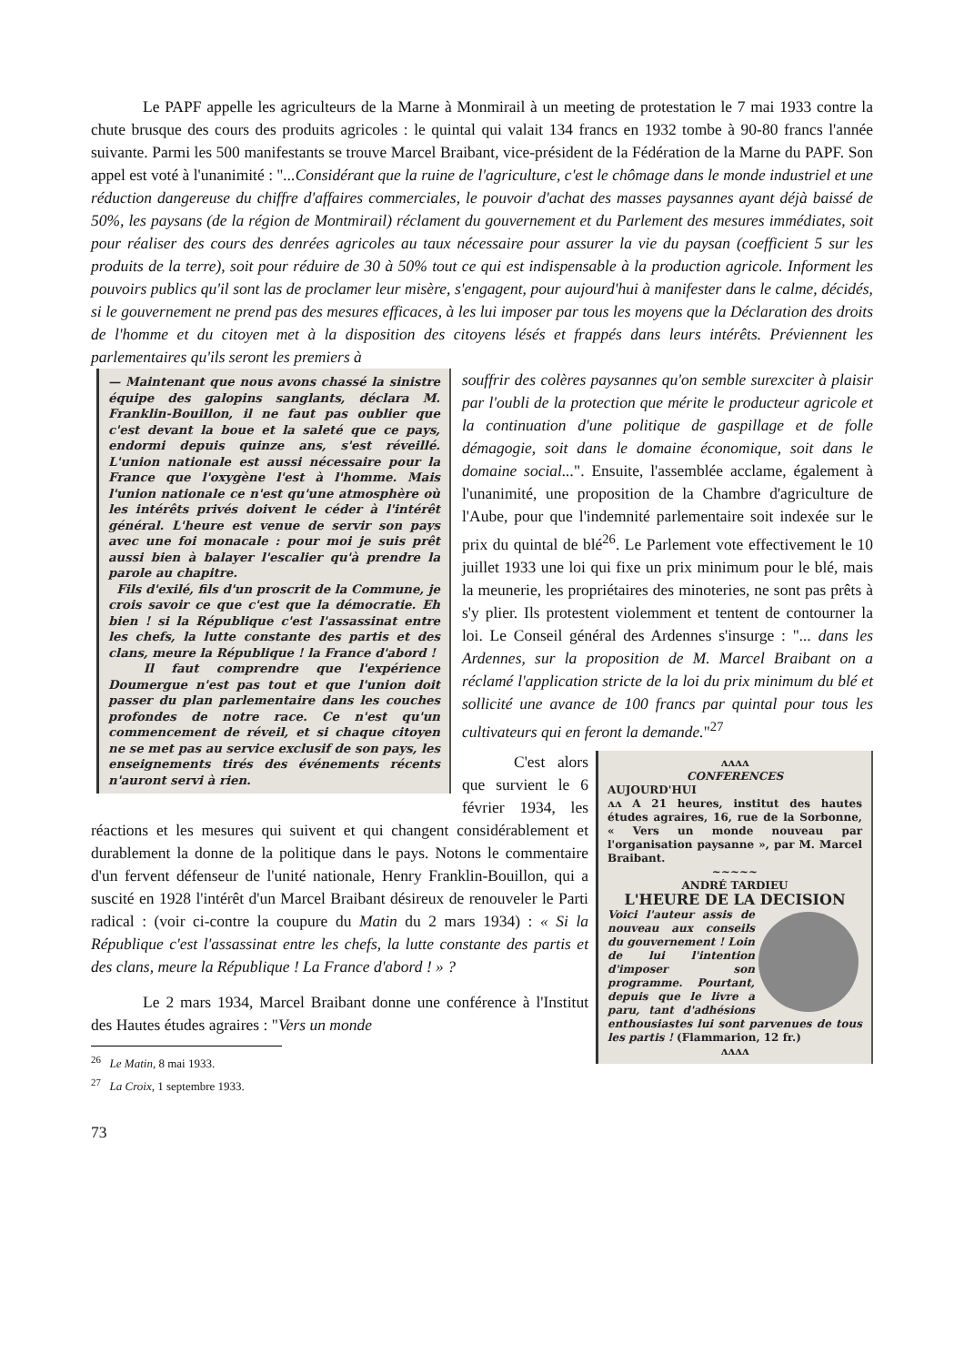Le PAPF appelle les agriculteurs de la Marne à Monmirail à un meeting de protestation le 7 mai 1933 contre la chute brusque des cours des produits agricoles : le quintal qui valait 134 francs en 1932 tombe à 90-80 francs l'année suivante. Parmi les 500 manifestants se trouve Marcel Braibant, vice-président de la Fédération de la Marne du PAPF. Son appel est voté à l'unanimité : "...Considérant que la ruine de l'agriculture, c'est le chômage dans le monde industriel et une réduction dangereuse du chiffre d'affaires commerciales, le pouvoir d'achat des masses paysannes ayant déjà baissé de 50%, les paysans (de la région de Montmirail) réclament du gouvernement et du Parlement des mesures immédiates, soit pour réaliser des cours des denrées agricoles au taux nécessaire pour assurer la vie du paysan (coefficient 5 sur les produits de la terre), soit pour réduire de 30 à 50% tout ce qui est indispensable à la production agricole. Informent les pouvoirs publics qu'il sont las de proclamer leur misère, s'engagent, pour aujourd'hui à manifester dans le calme, décidés, si le gouvernement ne prend pas des mesures efficaces, à les lui imposer par tous les moyens que la Déclaration des droits de l'homme et du citoyen met à la disposition des citoyens lésés et frappés dans leurs intérêts. Préviennent les parlementaires qu'ils seront les premiers à
— Maintenant que nous avons chassé la sinistre équipe des galopins sanglants, déclara M. Franklin-Bouillon, il ne faut pas oublier que c'est devant la boue et la saleté que ce pays, endormi depuis quinze ans, s'est réveillé. L'union nationale est aussi nécessaire pour la France que l'oxygène l'est à l'homme. Mais l'union nationale ce n'est qu'une atmosphère où les intérêts privés doivent le céder à l'intérêt général. L'heure est venue de servir son pays avec une foi monacale : pour moi je suis prêt aussi bien à balayer l'escalier qu'à prendre la parole au chapitre.
Fils d'exilé, fils d'un proscrit de la Commune, je crois savoir ce que c'est que la démocratie. Eh bien ! si la République c'est l'assassinat entre les chefs, la lutte constante des partis et des clans, meure la République ! la France d'abord !
Il faut comprendre que l'expérience Doumergue n'est pas tout et que l'union doit passer du plan parlementaire dans les couches profondes de notre race. Ce n'est qu'un commencement de réveil, et si chaque citoyen ne se met pas au service exclusif de son pays, les enseignements tirés des événements récents n'auront servi à rien.
souffrir des colères paysannes qu'on semble surexciter à plaisir par l'oubli de la protection que mérite le producteur agricole et la continuation d'une politique de gaspillage et de folle démagogie, soit dans le domaine économique, soit dans le domaine social...". Ensuite, l'assemblée acclame, également à l'unanimité, une proposition de la Chambre d'agriculture de l'Aube, pour que l'indemnité parlementaire soit indexée sur le prix du quintal de blé<sup>26</sup>. Le Parlement vote effectivement le 10 juillet 1933 une loi qui fixe un prix minimum pour le blé, mais la meunerie, les propriétaires des minoteries, ne sont pas prêts à s'y plier. Ils protestent violemment et tentent de contourner la loi. Le Conseil général des Ardennes s'insurge : "... dans les Ardennes, sur la proposition de M. Marcel Braibant on a réclamé l'application stricte de la loi du prix minimum du blé et sollicité une avance de 100 francs par quintal pour tous les cultivateurs qui en feront la demande."<sup>27</sup>
ʌʌʌʌ
CONFERENCES
AUJOURD'HUI
ʌʌ A 21 heures, institut des hautes études agraires, 16, rue de la Sorbonne, « Vers un monde nouveau par l'organisation paysanne », par M. Marcel Braibant.
~~~~~
ANDRÉ TARDIEU
L'HEURE DE LA DECISION
Voici l'auteur assis de nouveau aux conseils du gouvernement ! Loin de lui l'intention d'imposer son programme. Pourtant, depuis que le livre a paru, tant d'adhésions enthousiastes lui sont parvenues de tous les partis ! (Flammarion, 12 fr.)
ʌʌʌʌ
C'est alors que survient le 6 février 1934, les réactions et les mesures qui suivent et qui changent considérablement et durablement la donne de la politique dans le pays. Notons le commentaire d'un fervent défenseur de l'unité nationale, Henry Franklin-Bouillon, qui a suscité en 1928 l'intérêt d'un Marcel Braibant désireux de renouveler le Parti radical : (voir ci-contre la coupure du Matin du 2 mars 1934) : « Si la République c'est l'assassinat entre les chefs, la lutte constante des partis et des clans, meure la République ! La France d'abord ! » ?
Le 2 mars 1934, Marcel Braibant donne une conférence à l'Institut des Hautes études agraires : "Vers un monde
<sup>26</sup> Le Matin, 8 mai 1933.
<sup>27</sup> La Croix, 1 septembre 1933.
73